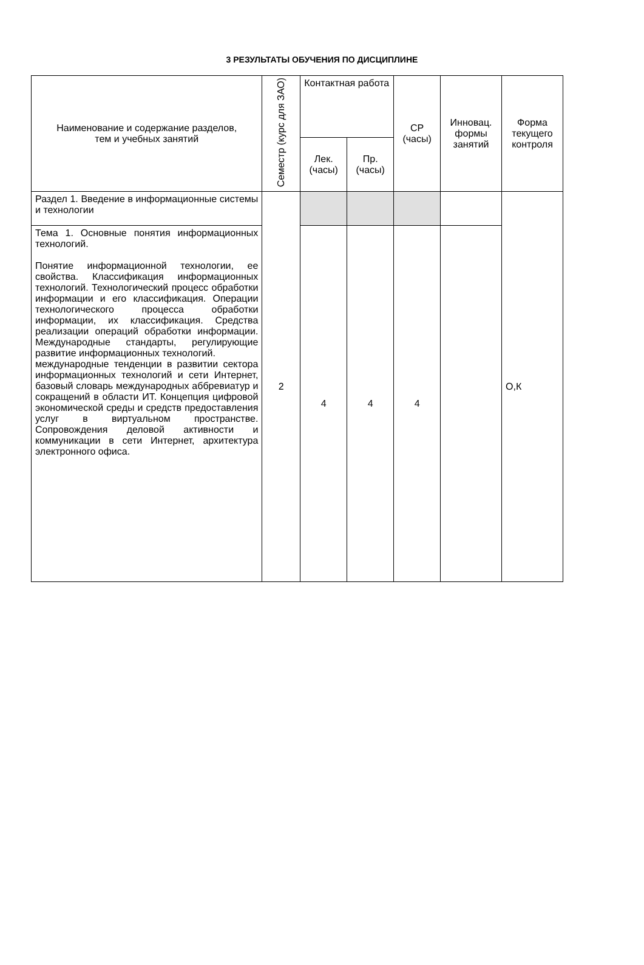3 РЕЗУЛЬТАТЫ ОБУЧЕНИЯ ПО ДИСЦИПЛИНЕ
| Наименование и содержание разделов, тем и учебных занятий | Семестр (курс для ЗАО) | Контактная работа | | СР (часы) | Инновац. формы занятий | Форма текущего контроля |
| --- | --- | --- | --- | --- | --- | --- |
| | | Лек. (часы) | Пр. (часы) | | | |
| Раздел 1. Введение в информационные системы и технологии | 2 | | | | | О,К |
| Тема 1. Основные понятия информационных технологий. Понятие информационной технологии, ее свойства. Классификация информационных технологий. Технологический процесс обработки информации и его классификация. Операции технологического процесса обработки информации, их классификация. Средства реализации операций обработки информации. Международные стандарты, регулирующие развитие информационных технологий. международные тенденции в развитии сектора информационных технологий и сети Интернет, базовый словарь международных аббревиатур и сокращений в области ИТ. Концепция цифровой экономической среды и средств предоставления услуг в виртуальном пространстве. Сопровождения деловой активности и коммуникации в сети Интернет, архитектура электронного офиса. | | 4 | 4 | 4 | | |